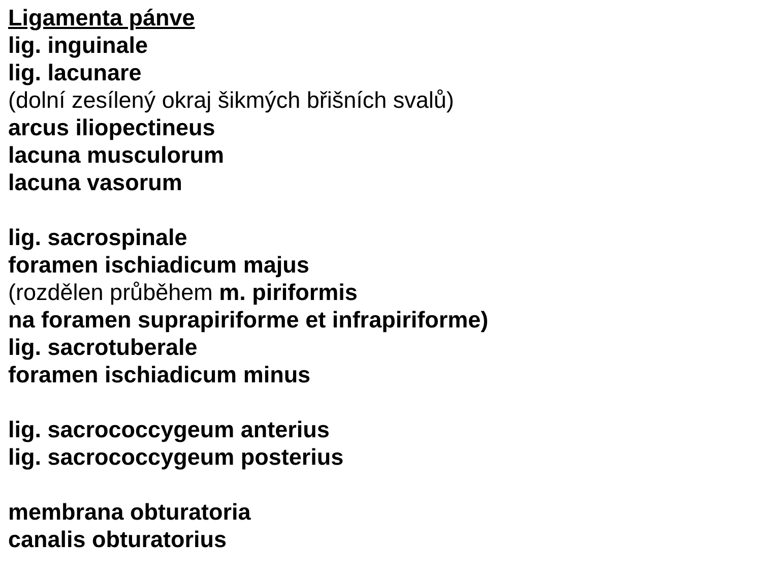Ligamenta pánve
lig. inguinale
lig. lacunare
(dolní zesílený okraj šikmých břišních svalů)
arcus iliopectineus
lacuna musculorum
lacuna vasorum
lig. sacrospinale
foramen ischiadicum majus
(rozdělen průběhem m. piriformis
na foramen suprapiriforme et infrapiriforme)
lig. sacrotuberale
foramen ischiadicum minus
lig. sacrococcygeum anterius
lig. sacrococcygeum posterius
membrana obturatoria
canalis obturatorius